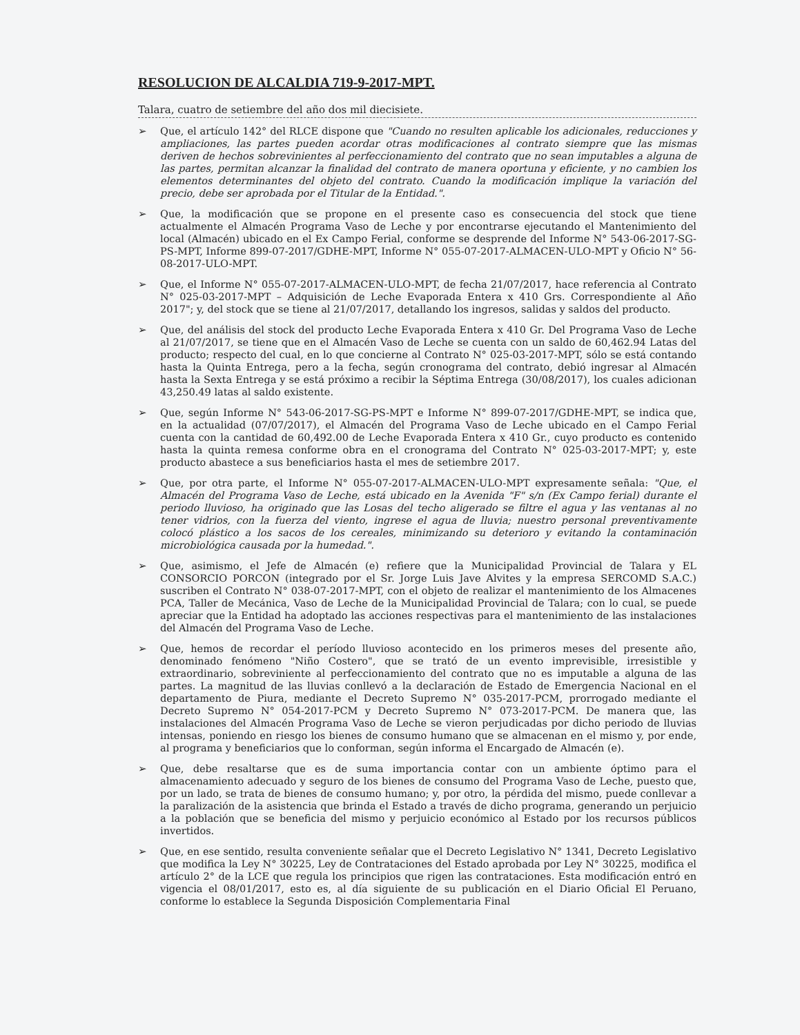RESOLUCION DE ALCALDIA 719-9-2017-MPT.
Talara, cuatro de setiembre del año dos mil diecisiete.
➢ Que, el artículo 142° del RLCE dispone que "Cuando no resulten aplicable los adicionales, reducciones y ampliaciones, las partes pueden acordar otras modificaciones al contrato siempre que las mismas deriven de hechos sobrevinientes al perfeccionamiento del contrato que no sean imputables a alguna de las partes, permitan alcanzar la finalidad del contrato de manera oportuna y eficiente, y no cambien los elementos determinantes del objeto del contrato. Cuando la modificación implique la variación del precio, debe ser aprobada por el Titular de la Entidad.".
➢ Que, la modificación que se propone en el presente caso es consecuencia del stock que tiene actualmente el Almacén Programa Vaso de Leche y por encontrarse ejecutando el Mantenimiento del local (Almacén) ubicado en el Ex Campo Ferial, conforme se desprende del Informe N° 543-06-2017-SG-PS-MPT, Informe 899-07-2017/GDHE-MPT, Informe N° 055-07-2017-ALMACEN-ULO-MPT y Oficio N° 56-08-2017-ULO-MPT.
➢ Que, el Informe N° 055-07-2017-ALMACEN-ULO-MPT, de fecha 21/07/2017, hace referencia al Contrato N° 025-03-2017-MPT – Adquisición de Leche Evaporada Entera x 410 Grs. Correspondiente al Año 2017"; y, del stock que se tiene al 21/07/2017, detallando los ingresos, salidas y saldos del producto.
➢ Que, del análisis del stock del producto Leche Evaporada Entera x 410 Gr. Del Programa Vaso de Leche al 21/07/2017, se tiene que en el Almacén Vaso de Leche se cuenta con un saldo de 60,462.94 Latas del producto; respecto del cual, en lo que concierne al Contrato N° 025-03-2017-MPT, sólo se está contando hasta la Quinta Entrega, pero a la fecha, según cronograma del contrato, debió ingresar al Almacén hasta la Sexta Entrega y se está próximo a recibir la Séptima Entrega (30/08/2017), los cuales adicionan 43,250.49 latas al saldo existente.
➢ Que, según Informe N° 543-06-2017-SG-PS-MPT e Informe N° 899-07-2017/GDHE-MPT, se indica que, en la actualidad (07/07/2017), el Almacén del Programa Vaso de Leche ubicado en el Campo Ferial cuenta con la cantidad de 60,492.00 de Leche Evaporada Entera x 410 Gr., cuyo producto es contenido hasta la quinta remesa conforme obra en el cronograma del Contrato N° 025-03-2017-MPT; y, este producto abastece a sus beneficiarios hasta el mes de setiembre 2017.
➢ Que, por otra parte, el Informe N° 055-07-2017-ALMACEN-ULO-MPT expresamente señala: "Que, el Almacén del Programa Vaso de Leche, está ubicado en la Avenida "F" s/n (Ex Campo ferial) durante el periodo lluvioso, ha originado que las Losas del techo aligerado se filtre el agua y las ventanas al no tener vidrios, con la fuerza del viento, ingrese el agua de lluvia; nuestro personal preventivamente colocó plástico a los sacos de los cereales, minimizando su deterioro y evitando la contaminación microbiológica causada por la humedad.".
➢ Que, asimismo, el Jefe de Almacén (e) refiere que la Municipalidad Provincial de Talara y EL CONSORCIO PORCON (integrado por el Sr. Jorge Luis Jave Alvites y la empresa SERCOMD S.A.C.) suscriben el Contrato N° 038-07-2017-MPT, con el objeto de realizar el mantenimiento de los Almacenes PCA, Taller de Mecánica, Vaso de Leche de la Municipalidad Provincial de Talara; con lo cual, se puede apreciar que la Entidad ha adoptado las acciones respectivas para el mantenimiento de las instalaciones del Almacén del Programa Vaso de Leche.
➢ Que, hemos de recordar el período lluvioso acontecido en los primeros meses del presente año, denominado fenómeno "Niño Costero", que se trató de un evento imprevisible, irresistible y extraordinario, sobreviniente al perfeccionamiento del contrato que no es imputable a alguna de las partes. La magnitud de las lluvias conllevó a la declaración de Estado de Emergencia Nacional en el departamento de Piura, mediante el Decreto Supremo N° 035-2017-PCM, prorrogado mediante el Decreto Supremo N° 054-2017-PCM y Decreto Supremo N° 073-2017-PCM. De manera que, las instalaciones del Almacén Programa Vaso de Leche se vieron perjudicadas por dicho periodo de lluvias intensas, poniendo en riesgo los bienes de consumo humano que se almacenan en el mismo y, por ende, al programa y beneficiarios que lo conforman, según informa el Encargado de Almacén (e).
➢ Que, debe resaltarse que es de suma importancia contar con un ambiente óptimo para el almacenamiento adecuado y seguro de los bienes de consumo del Programa Vaso de Leche, puesto que, por un lado, se trata de bienes de consumo humano; y, por otro, la pérdida del mismo, puede conllevar a la paralización de la asistencia que brinda el Estado a través de dicho programa, generando un perjuicio a la población que se beneficia del mismo y perjuicio económico al Estado por los recursos públicos invertidos.
➢ Que, en ese sentido, resulta conveniente señalar que el Decreto Legislativo N° 1341, Decreto Legislativo que modifica la Ley N° 30225, Ley de Contrataciones del Estado aprobada por Ley N° 30225, modifica el artículo 2° de la LCE que regula los principios que rigen las contrataciones. Esta modificación entró en vigencia el 08/01/2017, esto es, al día siguiente de su publicación en el Diario Oficial El Peruano, conforme lo establece la Segunda Disposición Complementaria Final